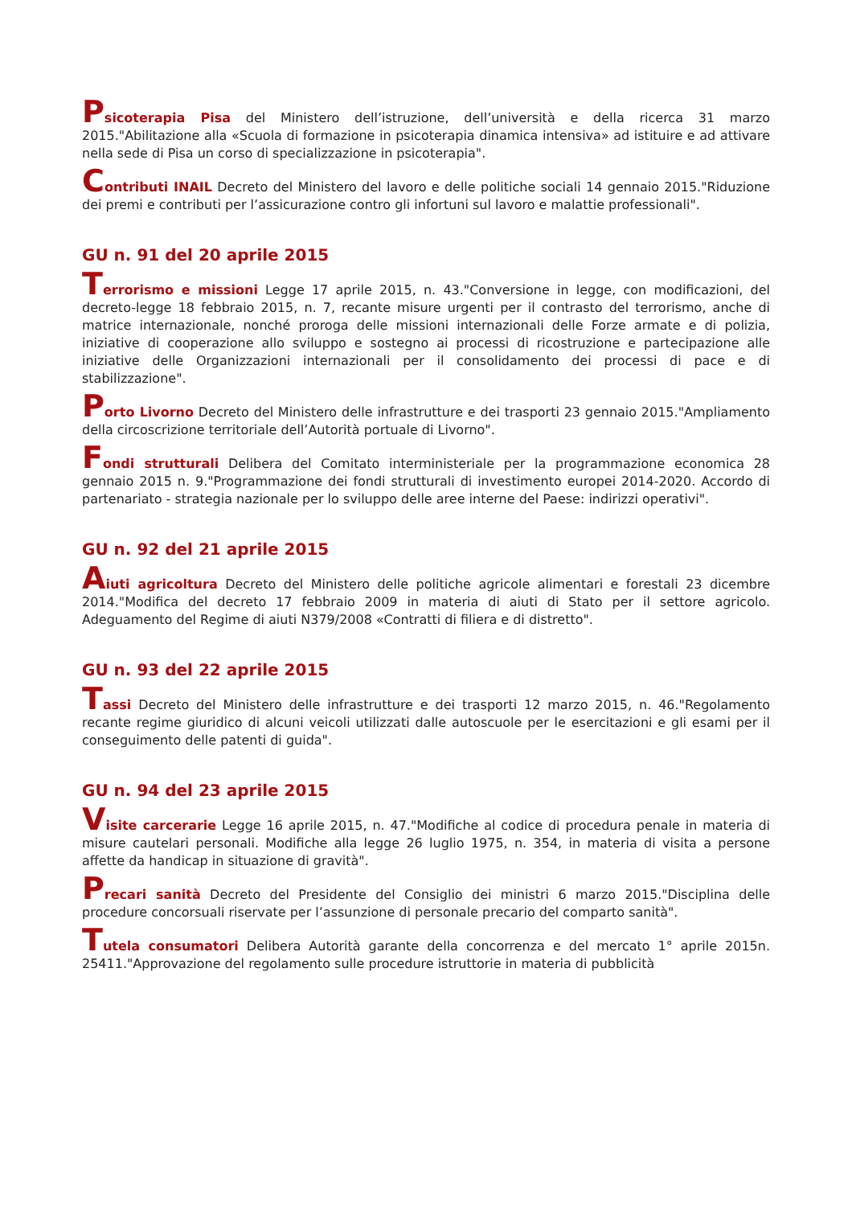Psicoterapia Pisa del Ministero dell’istruzione, dell’università e della ricerca 31 marzo 2015."Abilitazione alla «Scuola di formazione in psicoterapia dinamica intensiva» ad istituire e ad attivare nella sede di Pisa un corso di specializzazione in psicoterapia".
Contributi INAIL Decreto del Ministero del lavoro e delle politiche sociali 14 gennaio 2015."Riduzione dei premi e contributi per l’assicurazione contro gli infortuni sul lavoro e malattie professionali".
GU n. 91 del 20 aprile 2015
Terrorismo e missioni Legge 17 aprile 2015, n. 43."Conversione in legge, con modificazioni, del decreto-legge 18 febbraio 2015, n. 7, recante misure urgenti per il contrasto del terrorismo, anche di matrice internazionale, nonché proroga delle missioni internazionali delle Forze armate e di polizia, iniziative di cooperazione allo sviluppo e sostegno ai processi di ricostruzione e partecipazione alle iniziative delle Organizzazioni internazionali per il consolidamento dei processi di pace e di stabilizzazione".
Porto Livorno Decreto del Ministero delle infrastrutture e dei trasporti 23 gennaio 2015."Ampliamento della circoscrizione territoriale dell’Autorità portuale di Livorno".
Fondi strutturali Delibera del Comitato interministeriale per la programmazione economica 28 gennaio 2015 n. 9."Programmazione dei fondi strutturali di investimento europei 2014-2020. Accordo di partenariato - strategia nazionale per lo sviluppo delle aree interne del Paese: indirizzi operativi".
GU n. 92 del 21 aprile 2015
Aiuti agricoltura Decreto del Ministero delle politiche agricole alimentari e forestali 23 dicembre 2014."Modifica del decreto 17 febbraio 2009 in materia di aiuti di Stato per il settore agricolo. Adeguamento del Regime di aiuti N379/2008 «Contratti di filiera e di distretto".
GU n. 93 del 22 aprile 2015
Tassi Decreto del Ministero delle infrastrutture e dei trasporti 12 marzo 2015, n. 46."Regolamento recante regime giuridico di alcuni veicoli utilizzati dalle autoscuole per le esercitazioni e gli esami per il conseguimento delle patenti di guida".
GU n. 94 del 23 aprile 2015
Visite carcerarie Legge 16 aprile 2015, n. 47."Modifiche al codice di procedura penale in materia di misure cautelari personali. Modifiche alla legge 26 luglio 1975, n. 354, in materia di visita a persone affette da handicap in situazione di gravità".
Precari sanità Decreto del Presidente del Consiglio dei ministri 6 marzo 2015."Disciplina delle procedure concorsuali riservate per l’assunzione di personale precario del comparto sanità".
Tutela consumatori Delibera Autorità garante della concorrenza e del mercato 1° aprile 2015n. 25411."Approvazione del regolamento sulle procedure istruttorie in materia di pubblicità